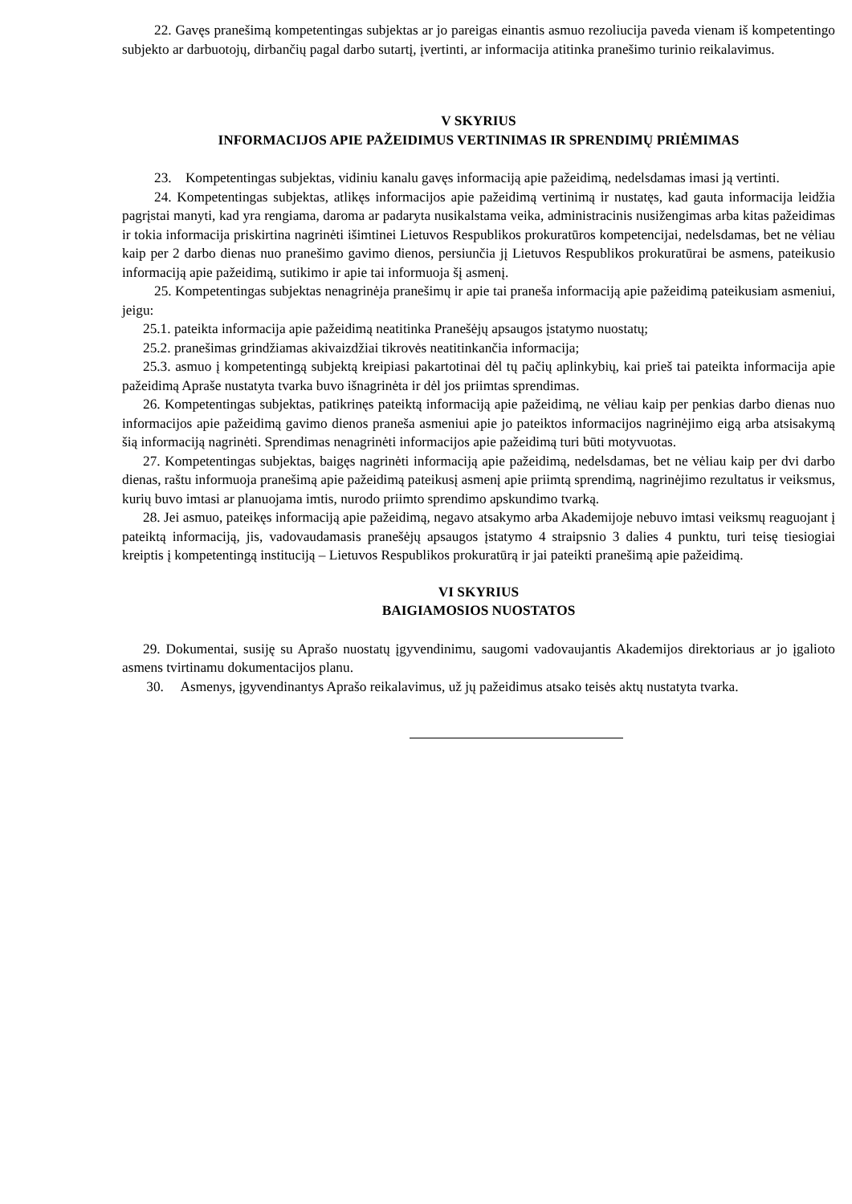22. Gavęs pranešimą kompetentingas subjektas ar jo pareigas einantis asmuo rezoliucija paveda vienam iš kompetentingo subjekto ar darbuotojų, dirbančių pagal darbo sutartį, įvertinti, ar informacija atitinka pranešimo turinio reikalavimus.
V SKYRIUS
INFORMACIJOS APIE PAŽEIDIMUS VERTINIMAS IR SPRENDIMŲ PRIĖMIMAS
23. Kompetentingas subjektas, vidiniu kanalu gavęs informaciją apie pažeidimą, nedelsdamas imasi ją vertinti.
24. Kompetentingas subjektas, atlikęs informacijos apie pažeidimą vertinimą ir nustatęs, kad gauta informacija leidžia pagrįstai manyti, kad yra rengiama, daroma ar padaryta nusikalstama veika, administracinis nusižengimas arba kitas pažeidimas ir tokia informacija priskirtina nagrinėti išimtinei Lietuvos Respublikos prokuratūros kompetencijai, nedelsdamas, bet ne vėliau kaip per 2 darbo dienas nuo pranešimo gavimo dienos, persiunčia jį Lietuvos Respublikos prokuratūrai be asmens, pateikusio informaciją apie pažeidimą, sutikimo ir apie tai informuoja šį asmenį.
25. Kompetentingas subjektas nenagrinėja pranešimų ir apie tai praneša informaciją apie pažeidimą pateikusiam asmeniui, jeigu:
25.1. pateikta informacija apie pažeidimą neatitinka Pranešėjų apsaugos įstatymo nuostatų;
25.2. pranešimas grindžiamas akivaizdžiai tikrovės neatitinkančia informacija;
25.3. asmuo į kompetentingą subjektą kreipiasi pakartotinai dėl tų pačių aplinkybių, kai prieš tai pateikta informacija apie pažeidimą Apraše nustatyta tvarka buvo išnagrinėta ir dėl jos priimtas sprendimas.
26. Kompetentingas subjektas, patikrinęs pateiktą informaciją apie pažeidimą, ne vėliau kaip per penkias darbo dienas nuo informacijos apie pažeidimą gavimo dienos praneša asmeniui apie jo pateiktos informacijos nagrinėjimo eigą arba atsisakymą šią informaciją nagrinėti. Sprendimas nenagrinėti informacijos apie pažeidimą turi būti motyvuotas.
27. Kompetentingas subjektas, baigęs nagrinėti informaciją apie pažeidimą, nedelsdamas, bet ne vėliau kaip per dvi darbo dienas, raštu informuoja pranešimą apie pažeidimą pateikusį asmenį apie priimtą sprendimą, nagrinėjimo rezultatus ir veiksmus, kurių buvo imtasi ar planuojama imtis, nurodo priimto sprendimo apskundimo tvarką.
28. Jei asmuo, pateikęs informaciją apie pažeidimą, negavo atsakymo arba Akademijoje nebuvo imtasi veiksmų reaguojant į pateiktą informaciją, jis, vadovaudamasis pranešėjų apsaugos įstatymo 4 straipsnio 3 dalies 4 punktu, turi teisę tiesiogiai kreiptis į kompetentingą instituciją – Lietuvos Respublikos prokuratūrą ir jai pateikti pranešimą apie pažeidimą.
VI SKYRIUS
BAIGIAMOSIOS NUOSTATOS
29. Dokumentai, susiję su Aprašo nuostatų įgyvendinimu, saugomi vadovaujantis Akademijos direktoriaus ar jo įgalioto asmens tvirtinamu dokumentacijos planu.
30. Asmenys, įgyvendinantys Aprašo reikalavimus, už jų pažeidimus atsako teisės aktų nustatyta tvarka.